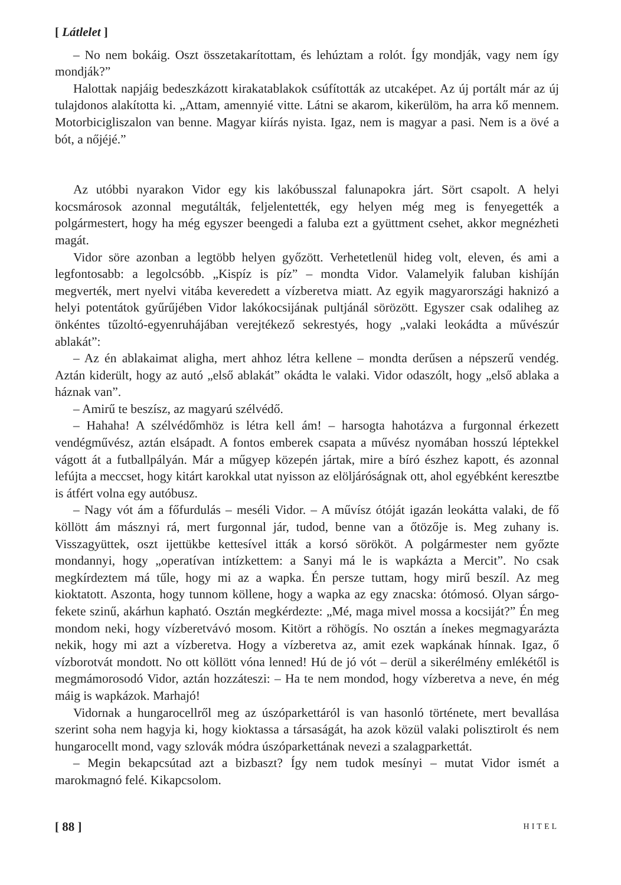[ Látlelet ]
– No nem bokáig. Oszt összetakarítottam, és lehúztam a rolót. Így mondják, vagy nem így mondják?”
Halottak napjáig bedeszkázott kirakatablakok csúfították az utcaképet. Az új portált már az új tulajdonos alakította ki. „Attam, amennyié vitte. Látni se akarom, kikerülöm, ha arra kő mennem. Motorbicigliszalon van benne. Magyar kiírás nyista. Igaz, nem is magyar a pasi. Nem is a övé a bót, a nőjéjé.”
Az utóbbi nyarakon Vidor egy kis lakóbusszal falunapokra járt. Sört csapolt. A helyi kocsmárosok azonnal megutálták, feljelentették, egy helyen még meg is fenyegették a polgármestert, hogy ha még egyszer beengedi a faluba ezt a gyüttment csehet, akkor megnézheti magát.
Vidor söre azonban a legtöbb helyen győzött. Verhetetlenül hideg volt, eleven, és ami a legfontosabb: a legolcsóbb. „Kispíz is píz” – mondta Vidor. Valamelyik faluban kishíján megverték, mert nyelvi vitába keveredett a vízberetva miatt. Az egyik magyarországi haknizó a helyi potentátok gyűrűjében Vidor lakókocsijának pultjánál sörözött. Egyszer csak odaliheg az önkéntes tűzoltó-egyenruhájában verejtékező sekrestyés, hogy „valaki leokádta a művészúr ablakát”:
– Az én ablakaimat aligha, mert ahhoz létra kellene – mondta derűsen a népszerű vendég. Aztán kiderült, hogy az autó „első ablakát” okádta le valaki. Vidor odaszólt, hogy „első ablaka a háznak van”.
– Amirű te beszísz, az magyarú szélvédő.
– Hahaha! A szélvédőmhöz is létra kell ám! – harsogta hahotázva a furgonnal érkezett vendégművész, aztán elsápadt. A fontos emberek csapata a művész nyomában hosszú léptekkel vágott át a futballpályán. Már a műgyep közepén jártak, mire a bíró észhez kapott, és azonnal lefújta a meccset, hogy kitárt karokkal utat nyisson az elöljáróságnak ott, ahol egyébként keresztbe is átfért volna egy autóbusz.
– Nagy vót ám a főfurdulás – meséli Vidor. – A művísz ótóját igazán leokátta valaki, de fő köllött ám másznyi rá, mert furgonnal jár, tudod, benne van a őtözője is. Meg zuhany is. Visszagyüttek, oszt ijettükbe kettesível itták a korsó sörököt. A polgármester nem győzte mondannyi, hogy „operatívan intízkettem: a Sanyi má le is wapkázta a Mercit”. No csak megkírdeztem má tűle, hogy mi az a wapka. Én persze tuttam, hogy mirű beszíl. Az meg kioktatott. Aszonta, hogy tunnom köllene, hogy a wapka az egy znacska: ótómosó. Olyan sárgo-fekete szinű, akárhun kapható. Osztán megkérdezte: „Mé, maga mivel mossa a kocsiját?” Én meg mondom neki, hogy vízberetvávó mosom. Kitört a röhögís. No osztán a ínekes megmagyarázta nekik, hogy mi azt a vízberetva. Hogy a vízberetva az, amit ezek wapkának hínnak. Igaz, ő vízborotvát mondott. No ott köllött vóna lenned! Hú de jó vót – derül a sikerélmény emlékétől is megmámorosodó Vidor, aztán hozzáteszi: – Ha te nem mondod, hogy vízberetva a neve, én még máig is wapkázok. Marhajó!
Vidornak a hungarocellről meg az úszóparkettáról is van hasonló története, mert bevallása szerint soha nem hagyja ki, hogy kioktassa a társaságát, ha azok közül valaki polisztirolt és nem hungarocellt mond, vagy szlovák módra úszóparkettának nevezi a szalagparkettát.
– Megin bekapcsútad azt a bizbaszt? Így nem tudok mesínyi – mutat Vidor ismét a marokmagnó felé. Kikapcsolom.
[ 88 ] HITEL